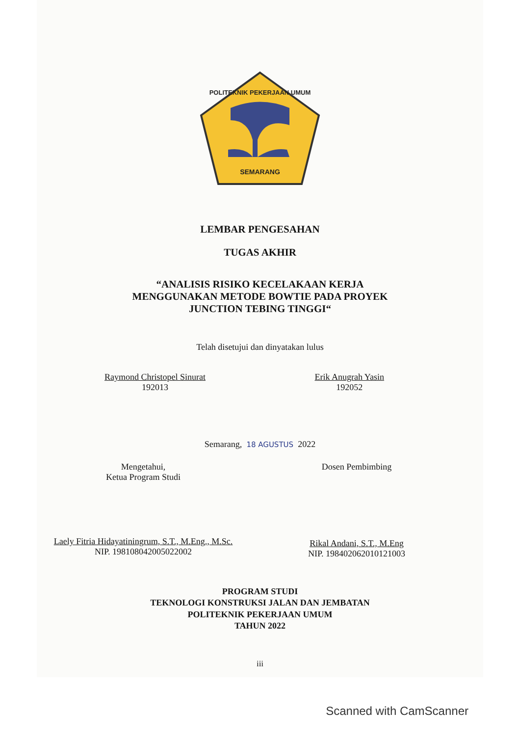POLITEKNIK PEKERJAAN UMUM
SEMARANG
LEMBAR PENGESAHAN
TUGAS AKHIR
“ANALISIS RISIKO KECELAKAAN KERJA
MENGGUNAKAN METODE BOWTIE PADA PROYEK
JUNCTION TEBING TINGGI“
Telah disetujui dan dinyatakan lulus
Raymond Christopel Sinurat
192013
Erik Anugrah Yasin
192052
Semarang, 18 AGUSTUS 2022
Mengetahui,
Ketua Program Studi
Laely Fitria Hidayatiningrum, S.T., M.Eng., M.Sc.
NIP. 198108042005022002
Dosen Pembimbing
Rikal Andani, S.T., M.Eng
NIP. 198402062010121003
PROGRAM STUDI
TEKNOLOGI KONSTRUKSI JALAN DAN JEMBATAN
POLITEKNIK PEKERJAAN UMUM
TAHUN 2022
iii
Scanned with CamScanner